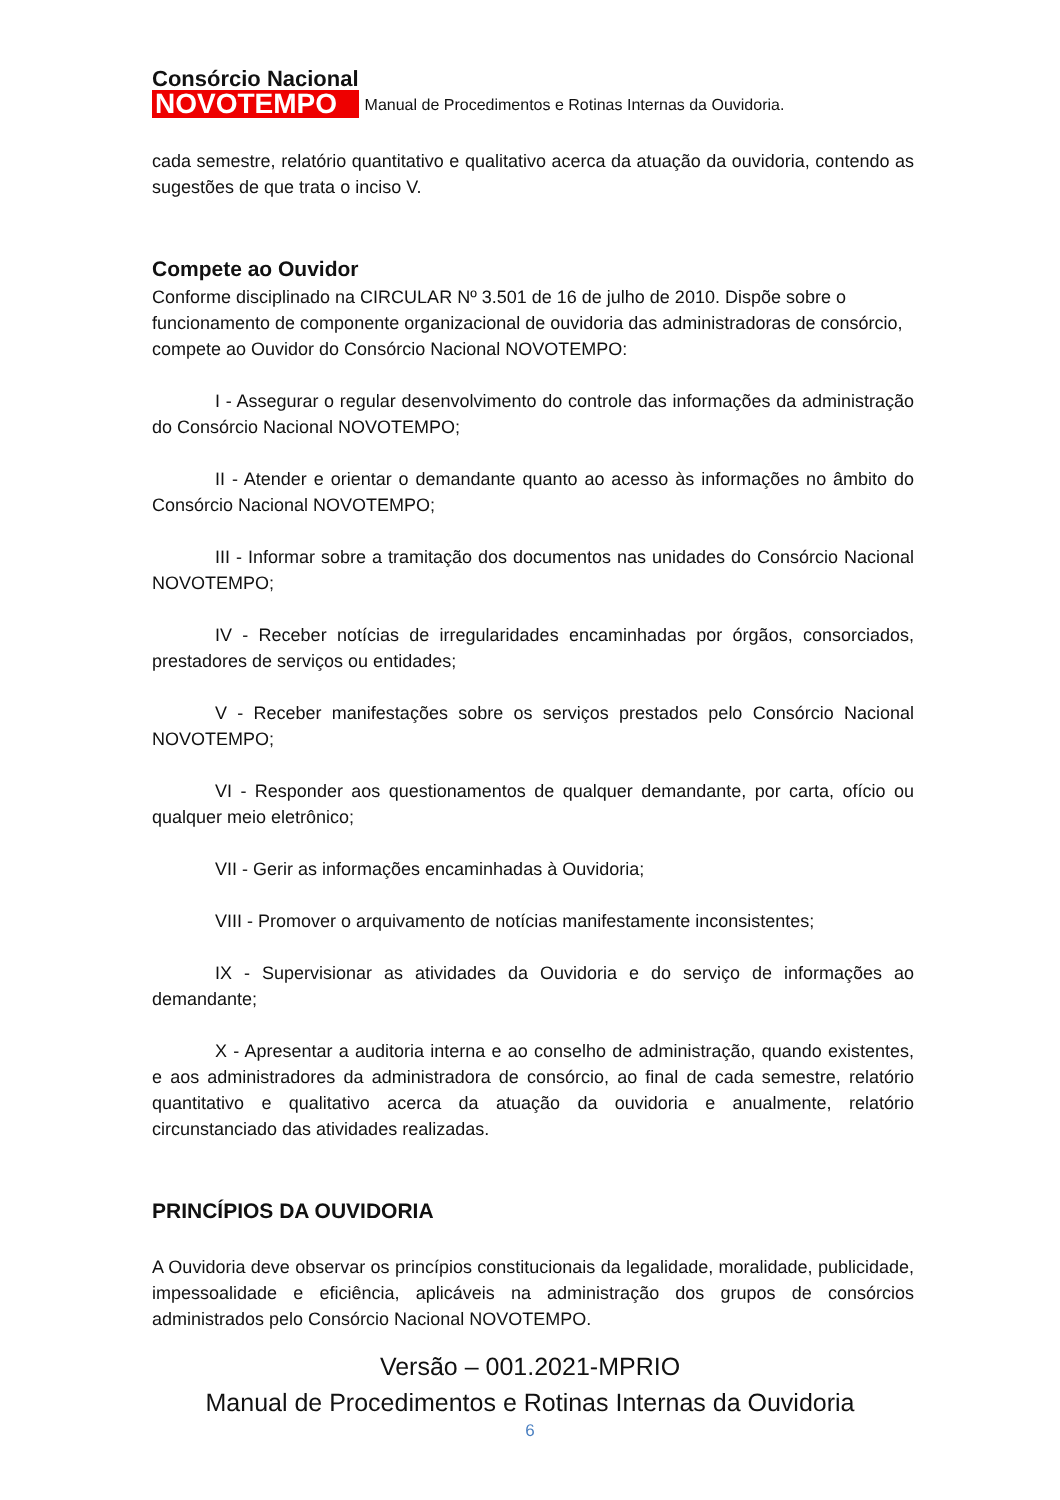Consórcio Nacional
NOVOTEMPO
Manual de Procedimentos e Rotinas Internas da Ouvidoria.
cada semestre, relatório quantitativo e qualitativo acerca da atuação da ouvidoria, contendo as sugestões de que trata o inciso V.
Compete ao Ouvidor
Conforme disciplinado na CIRCULAR Nº 3.501 de 16 de julho de 2010. Dispõe sobre o funcionamento de componente organizacional de ouvidoria das administradoras de consórcio, compete ao Ouvidor do Consórcio Nacional NOVOTEMPO:
I - Assegurar o regular desenvolvimento do controle das informações da administração do Consórcio Nacional NOVOTEMPO;
II - Atender e orientar o demandante quanto ao acesso às informações no âmbito do Consórcio Nacional NOVOTEMPO;
III - Informar sobre a tramitação dos documentos nas unidades do Consórcio Nacional NOVOTEMPO;
IV - Receber notícias de irregularidades encaminhadas por órgãos, consorciados, prestadores de serviços ou entidades;
V - Receber manifestações sobre os serviços prestados pelo Consórcio Nacional NOVOTEMPO;
VI - Responder aos questionamentos de qualquer demandante, por carta, ofício ou qualquer meio eletrônico;
VII - Gerir as informações encaminhadas à Ouvidoria;
VIII - Promover o arquivamento de notícias manifestamente inconsistentes;
IX - Supervisionar as atividades da Ouvidoria e do serviço de informações ao demandante;
X - Apresentar a auditoria interna e ao conselho de administração, quando existentes, e aos administradores da administradora de consórcio, ao final de cada semestre, relatório quantitativo e qualitativo acerca da atuação da ouvidoria e anualmente, relatório circunstanciado das atividades realizadas.
PRINCÍPIOS DA OUVIDORIA
A Ouvidoria deve observar os princípios constitucionais da legalidade, moralidade, publicidade, impessoalidade e eficiência, aplicáveis na administração dos grupos de consórcios administrados pelo Consórcio Nacional NOVOTEMPO.
Versão – 001.2021-MPRIO
Manual de Procedimentos e Rotinas Internas da Ouvidoria
6